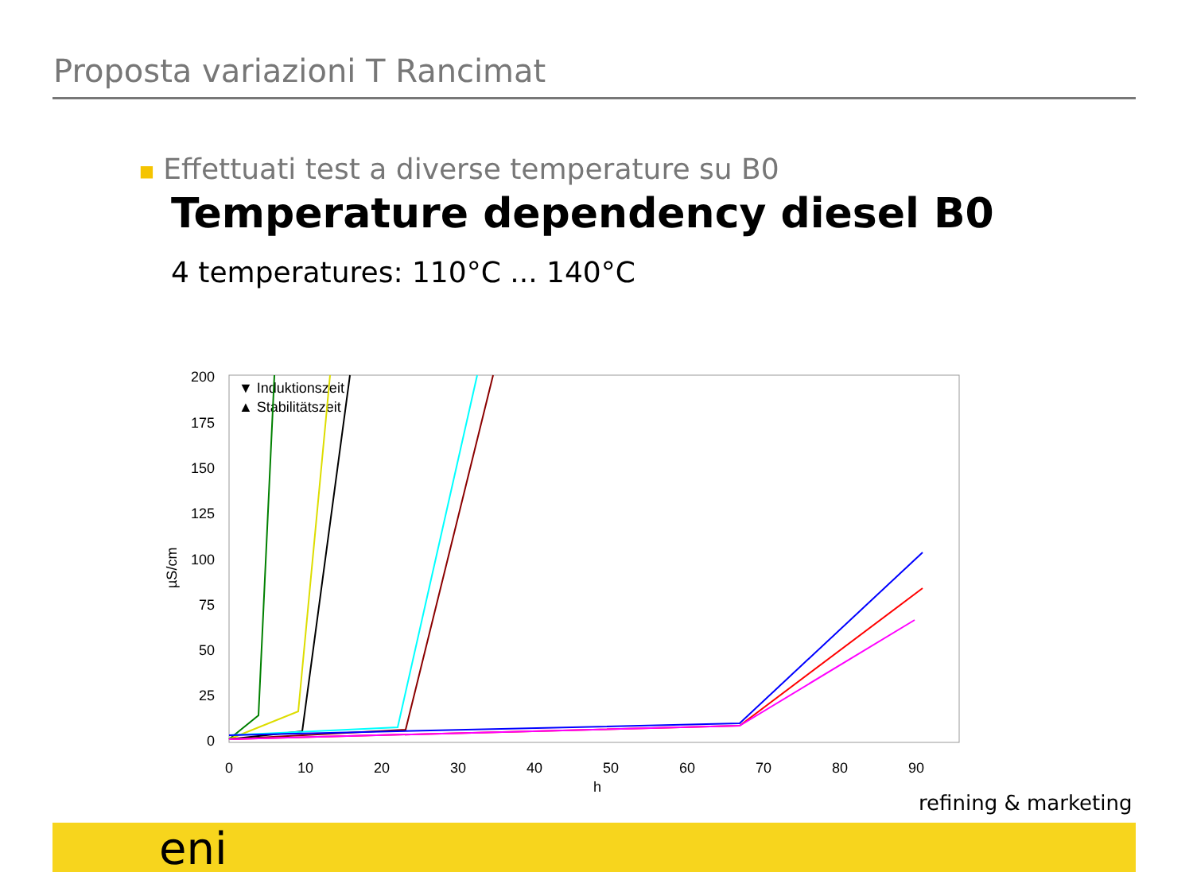Proposta variazioni T Rancimat
■ Effettuati test a diverse temperature su B0
Temperature dependency diesel B0
4 temperatures: 110°C ... 140°C
200
175
150
125
100
75
50
25
0
0
10
20
30
40
50
60
70
80
90
h
µS/cm
▼ Induktionszeit
▲ Stabilitätszeit
refining & marketing
eni